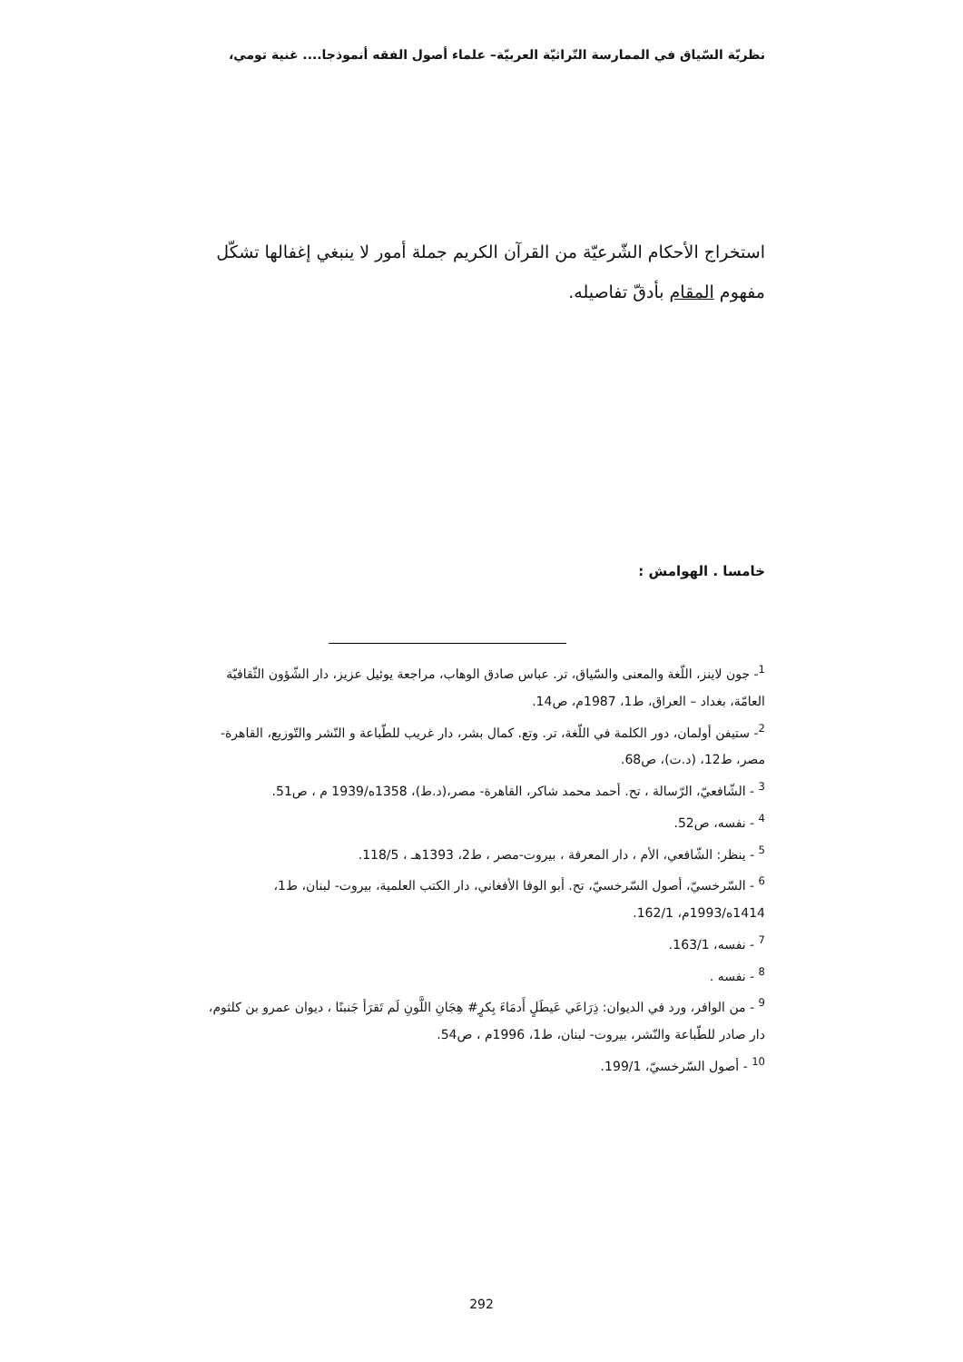نظريّة السّياق في الممارسة التّراثيّة العربيّة– علماء أصول الفقه أنموذجا.... غنية تومي،
استخراج الأحكام الشّرعيّة من القرآن الكريم جملة أمور لا ينبغي إغفالها تشكّل مفهوم المقام بأدقّ تفاصيله.
خامسا . الهوامش :
<sup>1</sup>- جون لاينز، اللّغة والمعنى والسّياق، تر. عباس صادق الوهاب، مراجعة يوئيل عزيز، دار الشّؤون الثّقافيّة العامّة، بغداد – العراق، ط1، 1987م، ص14.
<sup>2</sup>- ستيفن أولمان، دور الكلمة في اللّغة، تر. وتع. كمال بشر، دار غريب للطّباعة و النّشر والتّوزيع، القاهرة- مصر، ط12، (د.ت)، ص68.
<sup>3</sup> - الشّافعيّ، الرّسالة ، تح. أحمد محمد شاكر، القاهرة- مصر،(د.ط)، 1358ه/1939 م ، ص51.
<sup>4</sup> - نفسه، ص52.
<sup>5</sup> - ينظر: الشّافعي، الأم ، دار المعرفة ، بيروت-مصر ، ط2، 1393هـ ، 118/5.
<sup>6</sup> - السّرخسيّ، أصول السّرخسيّ، تح. أبو الوفا الأفغاني، دار الكتب العلمية، بيروت- لبنان، ط1، 1414ه/1993م، 162/1.
<sup>7</sup> - نفسه، 163/1.
<sup>8</sup> - نفسه .
<sup>9</sup> - من الوافر، ورد في الديوان: ذِرَاعَي عَيطَلٍ أَدمَاءَ بِكرٍ# هِجَانِ اللَّونِ لَم تَقرَأ جَنبنًا ، ديوان عمرو بن كلثوم، دار صادر للطّباعة والنّشر، بيروت- لبنان، ط1، 1996م ، ص54.
<sup>10</sup> - أصول السّرخسيّ، 199/1.
292